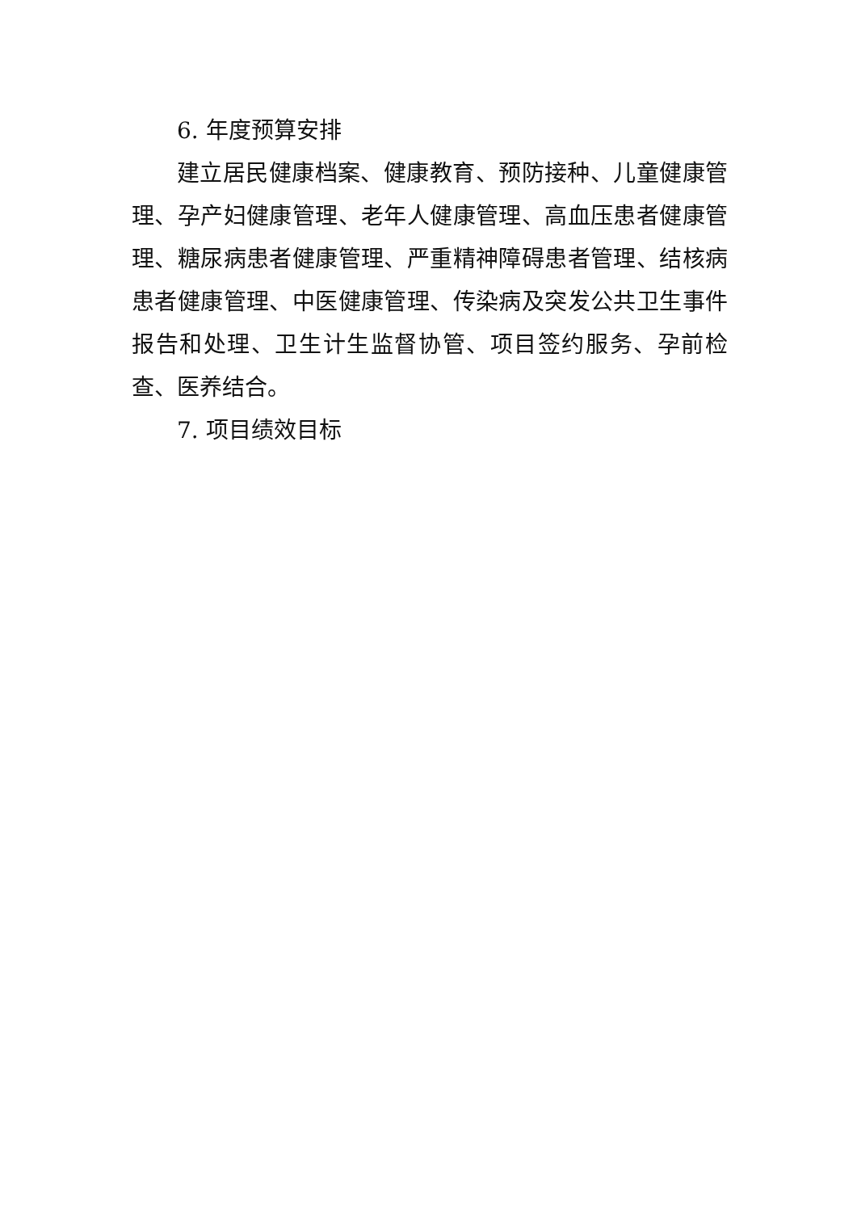6. 年度预算安排
建立居民健康档案、健康教育、预防接种、儿童健康管理、孕产妇健康管理、老年人健康管理、高血压患者健康管理、糖尿病患者健康管理、严重精神障碍患者管理、结核病患者健康管理、中医健康管理、传染病及突发公共卫生事件报告和处理、卫生计生监督协管、项目签约服务、孕前检查、医养结合。
7. 项目绩效目标